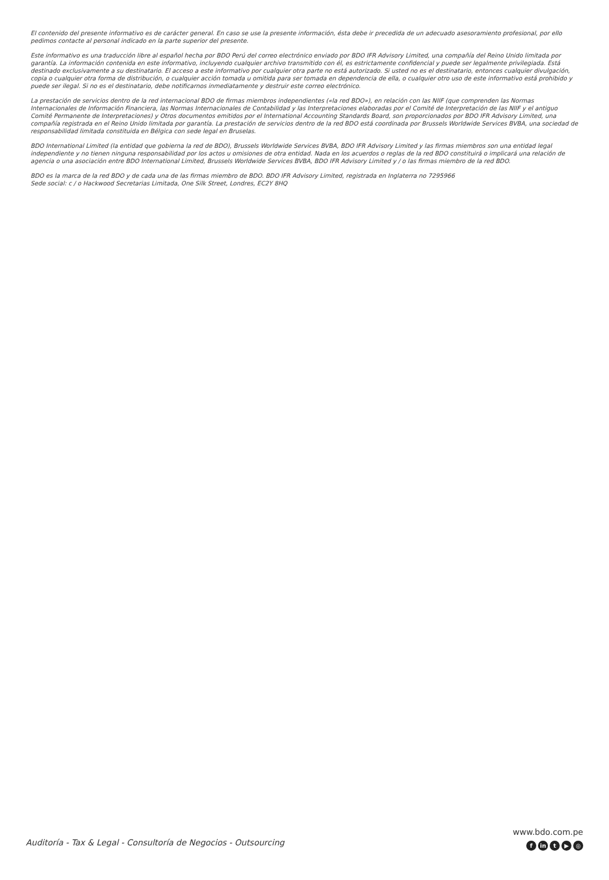El contenido del presente informativo es de carácter general. En caso se use la presente información, ésta debe ir precedida de un adecuado asesoramiento profesional, por ello pedimos contacte al personal indicado en la parte superior del presente.
Este informativo es una traducción libre al español hecha por BDO Perú del correo electrónico enviado por BDO IFR Advisory Limited, una compañía del Reino Unido limitada por garantía. La información contenida en este informativo, incluyendo cualquier archivo transmitido con él, es estrictamente confidencial y puede ser legalmente privilegiada. Está destinado exclusivamente a su destinatario. El acceso a este informativo por cualquier otra parte no está autorizado. Si usted no es el destinatario, entonces cualquier divulgación, copia o cualquier otra forma de distribución, o cualquier acción tomada u omitida para ser tomada en dependencia de ella, o cualquier otro uso de este informativo está prohibido y puede ser ilegal. Si no es el destinatario, debe notificarnos inmediatamente y destruir este correo electrónico.
La prestación de servicios dentro de la red internacional BDO de firmas miembros independientes («la red BDO»), en relación con las NIIF (que comprenden las Normas Internacionales de Información Financiera, las Normas Internacionales de Contabilidad y las Interpretaciones elaboradas por el Comité de Interpretación de las NIIF y el antiguo Comité Permanente de Interpretaciones) y Otros documentos emitidos por el International Accounting Standards Board, son proporcionados por BDO IFR Advisory Limited, una compañía registrada en el Reino Unido limitada por garantía. La prestación de servicios dentro de la red BDO está coordinada por Brussels Worldwide Services BVBA, una sociedad de responsabilidad limitada constituida en Bélgica con sede legal en Bruselas.
BDO International Limited (la entidad que gobierna la red de BDO), Brussels Worldwide Services BVBA, BDO IFR Advisory Limited y las firmas miembros son una entidad legal independiente y no tienen ninguna responsabilidad por los actos u omisiones de otra entidad. Nada en los acuerdos o reglas de la red BDO constituirá o implicará una relación de agencia o una asociación entre BDO International Limited, Brussels Worldwide Services BVBA, BDO IFR Advisory Limited y / o las firmas miembro de la red BDO.
BDO es la marca de la red BDO y de cada una de las firmas miembro de BDO. BDO IFR Advisory Limited, registrada en Inglaterra no 7295966
Sede social: c / o Hackwood Secretarias Limitada, One Silk Street, Londres, EC2Y 8HQ
Auditoría - Tax & Legal - Consultoría de Negocios - Outsourcing
www.bdo.com.pe
fin t ▶ ◎